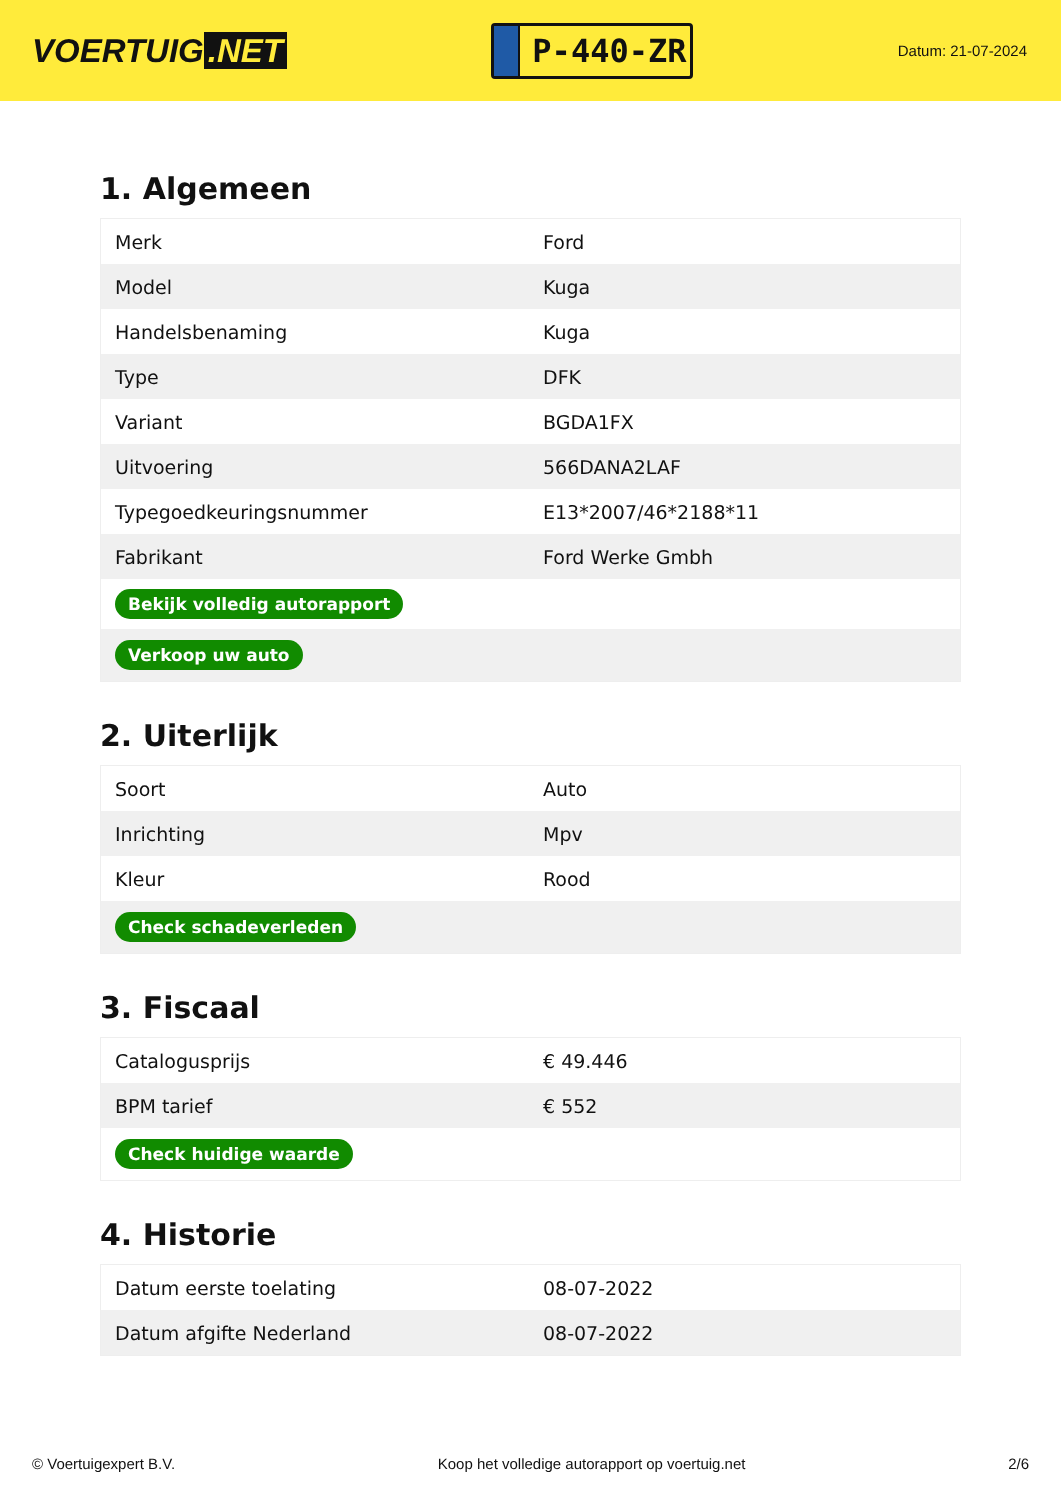VOERTUIG.NET
P-440-ZR
Datum: 21-07-2024
1. Algemeen
| Merk | Ford |
| Model | Kuga |
| Handelsbenaming | Kuga |
| Type | DFK |
| Variant | BGDA1FX |
| Uitvoering | 566DANA2LAF |
| Typegoedkeuringsnummer | E13*2007/46*2188*11 |
| Fabrikant | Ford Werke Gmbh |
| Bekijk volledig autorapport | |
| Verkoop uw auto | |
2. Uiterlijk
| Soort | Auto |
| Inrichting | Mpv |
| Kleur | Rood |
| Check schadeverleden | |
3. Fiscaal
| Catalogusprijs | € 49.446 |
| BPM tarief | € 552 |
| Check huidige waarde | |
4. Historie
| Datum eerste toelating | 08-07-2022 |
| Datum afgifte Nederland | 08-07-2022 |
© Voertuigexpert B.V. Koop het volledige autorapport op voertuig.net 2/6